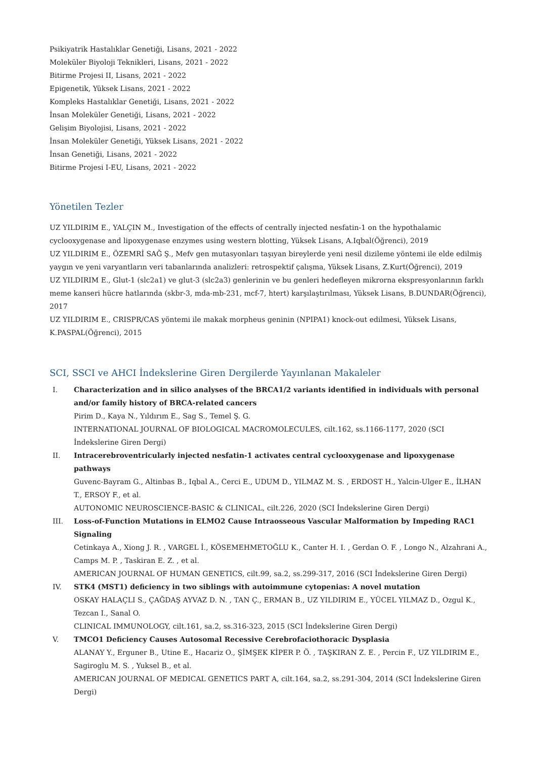Psikiyatrik Hastalıklar Genetiği, Lisans, 2021 - 2022
Moleküler Biyoloji Teknikleri, Lisans, 2021 - 2022
Bitirme Projesi II, Lisans, 2021 - 2022
Epigenetik, Yüksek Lisans, 2021 - 2022
Kompleks Hastalıklar Genetiği, Lisans, 2021 - 2022
İnsan Moleküler Genetiği, Lisans, 2021 - 2022
Gelişim Biyolojisi, Lisans, 2021 - 2022
İnsan Moleküler Genetiği, Yüksek Lisans, 2021 - 2022
İnsan Genetiği, Lisans, 2021 - 2022
Bitirme Projesi I-EU, Lisans, 2021 - 2022
Yönetilen Tezler
UZ YILDIRIM E., YALÇIN M., Investigation of the effects of centrally injected nesfatin-1 on the hypothalamic cyclooxygenase and lipoxygenase enzymes using western blotting, Yüksek Lisans, A.Iqbal(Öğrenci), 2019
UZ YILDIRIM E., ÖZEMRİ SAĞ Ş., Mefv gen mutasyonları taşıyan bireylerde yeni nesil dizileme yöntemi ile elde edilmiş yaygın ve yeni varyantların veri tabanlarında analizleri: retrospektif çalışma, Yüksek Lisans, Z.Kurt(Öğrenci), 2019
UZ YILDIRIM E., Glut-1 (slc2a1) ve glut-3 (slc2a3) genlerinin ve bu genleri hedefleyen mikrorna ekspresyonlarının farklı meme kanseri hücre hatlarında (skbr-3, mda-mb-231, mcf-7, htert) karşılaştırılması, Yüksek Lisans, B.DUNDAR(Öğrenci), 2017
UZ YILDIRIM E., CRISPR/CAS yöntemi ile makak morpheus geninin (NPIPA1) knock-out edilmesi, Yüksek Lisans, K.PASPAL(Öğrenci), 2015
SCI, SSCI ve AHCI İndekslerine Giren Dergilerde Yayınlanan Makaleler
I. Characterization and in silico analyses of the BRCA1/2 variants identified in individuals with personal and/or family history of BRCA-related cancers
Pirim D., Kaya N., Yıldırım E., Sag S., Temel Ş. G.
INTERNATIONAL JOURNAL OF BIOLOGICAL MACROMOLECULES, cilt.162, ss.1166-1177, 2020 (SCI İndekslerine Giren Dergi)
II. Intracerebroventricularly injected nesfatin-1 activates central cyclooxygenase and lipoxygenase pathways
Guvenc-Bayram G., Altinbas B., Iqbal A., Cerci E., UDUM D., YILMAZ M. S. , ERDOST H., Yalcin-Ulger E., İLHAN T., ERSOY F., et al.
AUTONOMIC NEUROSCIENCE-BASIC & CLINICAL, cilt.226, 2020 (SCI İndekslerine Giren Dergi)
III. Loss-of-Function Mutations in ELMO2 Cause Intraosseous Vascular Malformation by Impeding RAC1 Signaling
Cetinkaya A., Xiong J. R. , VARGEL İ., KÖSEMEHMETOĞLU K., Canter H. I. , Gerdan O. F. , Longo N., Alzahrani A., Camps M. P. , Taskiran E. Z. , et al.
AMERICAN JOURNAL OF HUMAN GENETICS, cilt.99, sa.2, ss.299-317, 2016 (SCI İndekslerine Giren Dergi)
IV. STK4 (MST1) deficiency in two siblings with autoimmune cytopenias: A novel mutation
OSKAY HALAÇLI S., ÇAĞDAŞ AYVAZ D. N. , TAN Ç., ERMAN B., UZ YILDIRIM E., YÜCEL YILMAZ D., Ozgul K., Tezcan I., Sanal O.
CLINICAL IMMUNOLOGY, cilt.161, sa.2, ss.316-323, 2015 (SCI İndekslerine Giren Dergi)
V. TMCO1 Deficiency Causes Autosomal Recessive Cerebrofaciothoracic Dysplasia
ALANAY Y., Erguner B., Utine E., Hacariz O., ŞİMŞEK KİPER P. Ö. , TAŞKIRAN Z. E. , Percin F., UZ YILDIRIM E., Sagiroglu M. S. , Yuksel B., et al.
AMERICAN JOURNAL OF MEDICAL GENETICS PART A, cilt.164, sa.2, ss.291-304, 2014 (SCI İndekslerine Giren Dergi)